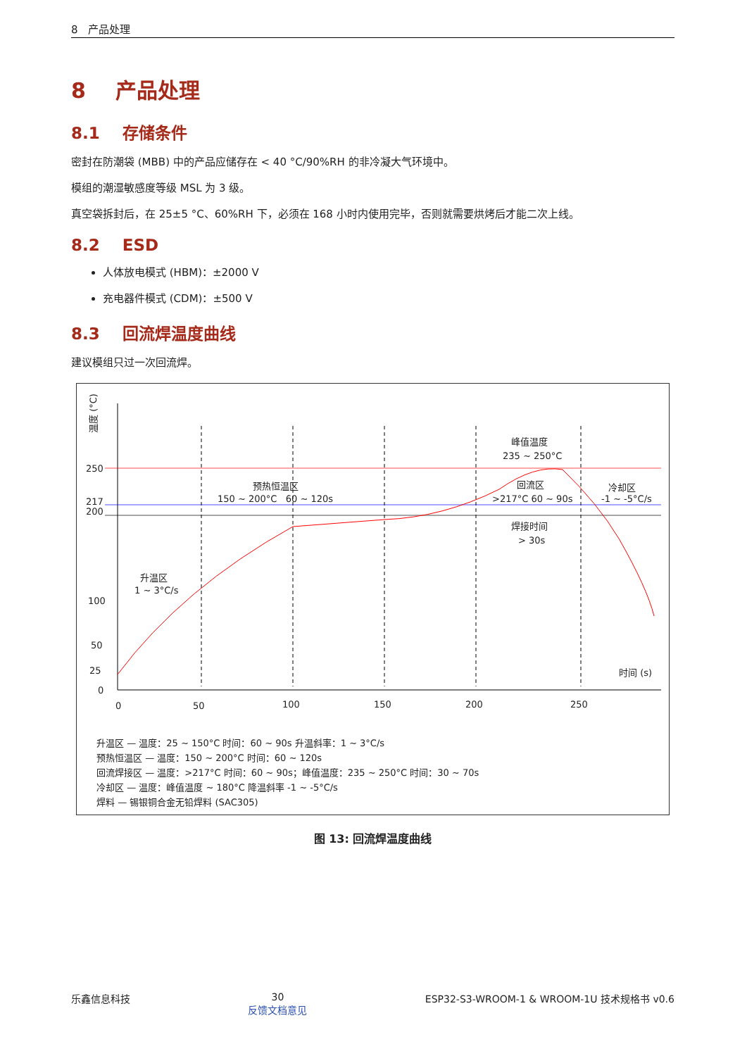8 产品处理
8 产品处理
8.1 存储条件
密封在防潮袋 (MBB) 中的产品应储存在 < 40 °C/90%RH 的非冷凝大气环境中。
模组的潮湿敏感度等级 MSL 为 3 级。
真空袋拆封后，在 25±5 °C、60%RH 下，必须在 168 小时内使用完毕，否则就需要烘烤后才能二次上线。
8.2 ESD
人体放电模式 (HBM)：±2000 V
充电器件模式 (CDM)：±500 V
8.3 回流焊温度曲线
建议模组只过一次回流焊。
温度 (°C)
250
217
200
100
50
25
0
0
50
100
150
200
250
时间 (s)
升温区
1 ~ 3°C/s
预热恒温区
150 ~ 200°C 60 ~ 120s
峰值温度
235 ~ 250°C
回流区
>217°C 60 ~ 90s
焊接时间
> 30s
冷却区
-1 ~ -5°C/s
升温区 — 温度：25 ~ 150°C 时间：60 ~ 90s 升温斜率：1 ~ 3°C/s
预热恒温区 — 温度：150 ~ 200°C 时间：60 ~ 120s
回流焊接区 — 温度：>217°C 时间：60 ~ 90s；峰值温度：235 ~ 250°C 时间：30 ~ 70s
冷却区 — 温度：峰值温度 ~ 180°C 降温斜率 -1 ~ -5°C/s
焊料 — 锡银铜合金无铅焊料 (SAC305)
图 13: 回流焊温度曲线
乐鑫信息科技 30
反馈文档意见
ESP32-S3-WROOM-1 & WROOM-1U 技术规格书 v0.6